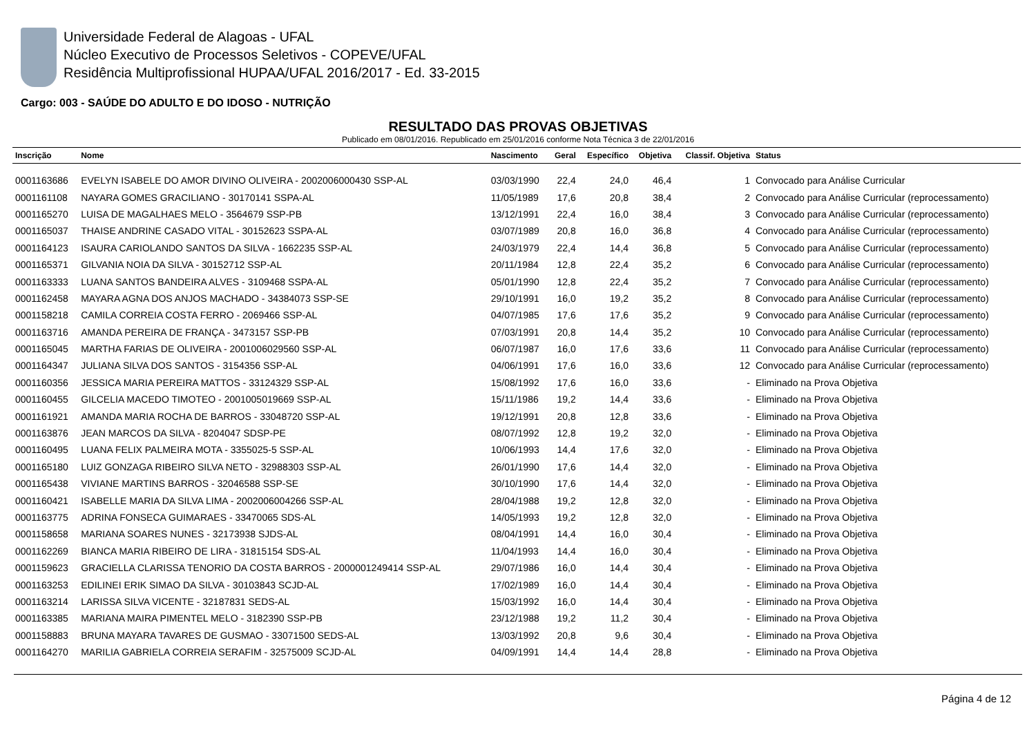Universidade Federal de Alagoas - UFAL
Núcleo Executivo de Processos Seletivos - COPEVE/UFAL
Residência Multiprofissional HUPAA/UFAL 2016/2017 - Ed. 33-2015
Cargo: 003 - SAÚDE DO ADULTO E DO IDOSO - NUTRIÇÃO
RESULTADO DAS PROVAS OBJETIVAS
Publicado em 08/01/2016. Republicado em 25/01/2016 conforme Nota Técnica 3 de 22/01/2016
| Inscrição | Nome | Nascimento | Geral | Específico | Objetiva | Classif. Objetiva | Status |
| --- | --- | --- | --- | --- | --- | --- | --- |
| 0001163686 | EVELYN ISABELE DO AMOR DIVINO OLIVEIRA - 2002006000430 SSP-AL | 03/03/1990 | 22,4 | 24,0 | 46,4 | 1 | Convocado para Análise Curricular |
| 0001161108 | NAYARA GOMES GRACILIANO - 30170141 SSPA-AL | 11/05/1989 | 17,6 | 20,8 | 38,4 | 2 | Convocado para Análise Curricular (reprocessamento) |
| 0001165270 | LUISA DE MAGALHAES MELO - 3564679 SSP-PB | 13/12/1991 | 22,4 | 16,0 | 38,4 | 3 | Convocado para Análise Curricular (reprocessamento) |
| 0001165037 | THAISE ANDRINE CASADO VITAL - 30152623 SSPA-AL | 03/07/1989 | 20,8 | 16,0 | 36,8 | 4 | Convocado para Análise Curricular (reprocessamento) |
| 0001164123 | ISAURA CARIOLANDO SANTOS DA SILVA - 1662235 SSP-AL | 24/03/1979 | 22,4 | 14,4 | 36,8 | 5 | Convocado para Análise Curricular (reprocessamento) |
| 0001165371 | GILVANIA NOIA DA SILVA - 30152712 SSP-AL | 20/11/1984 | 12,8 | 22,4 | 35,2 | 6 | Convocado para Análise Curricular (reprocessamento) |
| 0001163333 | LUANA SANTOS BANDEIRA ALVES - 3109468 SSPA-AL | 05/01/1990 | 12,8 | 22,4 | 35,2 | 7 | Convocado para Análise Curricular (reprocessamento) |
| 0001162458 | MAYARA AGNA DOS ANJOS MACHADO - 34384073 SSP-SE | 29/10/1991 | 16,0 | 19,2 | 35,2 | 8 | Convocado para Análise Curricular (reprocessamento) |
| 0001158218 | CAMILA CORREIA COSTA FERRO - 2069466 SSP-AL | 04/07/1985 | 17,6 | 17,6 | 35,2 | 9 | Convocado para Análise Curricular (reprocessamento) |
| 0001163716 | AMANDA PEREIRA DE FRANÇA - 3473157 SSP-PB | 07/03/1991 | 20,8 | 14,4 | 35,2 | 10 | Convocado para Análise Curricular (reprocessamento) |
| 0001165045 | MARTHA FARIAS DE OLIVEIRA - 2001006029560 SSP-AL | 06/07/1987 | 16,0 | 17,6 | 33,6 | 11 | Convocado para Análise Curricular (reprocessamento) |
| 0001164347 | JULIANA SILVA DOS SANTOS - 3154356 SSP-AL | 04/06/1991 | 17,6 | 16,0 | 33,6 | 12 | Convocado para Análise Curricular (reprocessamento) |
| 0001160356 | JESSICA MARIA PEREIRA MATTOS - 33124329 SSP-AL | 15/08/1992 | 17,6 | 16,0 | 33,6 | - | Eliminado na Prova Objetiva |
| 0001160455 | GILCELIA MACEDO TIMOTEO - 2001005019669 SSP-AL | 15/11/1986 | 19,2 | 14,4 | 33,6 | - | Eliminado na Prova Objetiva |
| 0001161921 | AMANDA MARIA ROCHA DE BARROS - 33048720 SSP-AL | 19/12/1991 | 20,8 | 12,8 | 33,6 | - | Eliminado na Prova Objetiva |
| 0001163876 | JEAN MARCOS DA SILVA - 8204047 SDSP-PE | 08/07/1992 | 12,8 | 19,2 | 32,0 | - | Eliminado na Prova Objetiva |
| 0001160495 | LUANA FELIX PALMEIRA MOTA - 3355025-5 SSP-AL | 10/06/1993 | 14,4 | 17,6 | 32,0 | - | Eliminado na Prova Objetiva |
| 0001165180 | LUIZ GONZAGA RIBEIRO SILVA NETO - 32988303 SSP-AL | 26/01/1990 | 17,6 | 14,4 | 32,0 | - | Eliminado na Prova Objetiva |
| 0001165438 | VIVIANE MARTINS BARROS - 32046588 SSP-SE | 30/10/1990 | 17,6 | 14,4 | 32,0 | - | Eliminado na Prova Objetiva |
| 0001160421 | ISABELLE MARIA DA SILVA LIMA - 2002006004266 SSP-AL | 28/04/1988 | 19,2 | 12,8 | 32,0 | - | Eliminado na Prova Objetiva |
| 0001163775 | ADRINA FONSECA GUIMARAES - 33470065 SDS-AL | 14/05/1993 | 19,2 | 12,8 | 32,0 | - | Eliminado na Prova Objetiva |
| 0001158658 | MARIANA SOARES NUNES - 32173938 SJDS-AL | 08/04/1991 | 14,4 | 16,0 | 30,4 | - | Eliminado na Prova Objetiva |
| 0001162269 | BIANCA MARIA RIBEIRO DE LIRA - 31815154 SDS-AL | 11/04/1993 | 14,4 | 16,0 | 30,4 | - | Eliminado na Prova Objetiva |
| 0001159623 | GRACIELLA CLARISSA TENORIO DA COSTA BARROS - 2000001249414 SSP-AL | 29/07/1986 | 16,0 | 14,4 | 30,4 | - | Eliminado na Prova Objetiva |
| 0001163253 | EDILINEI ERIK SIMAO DA SILVA - 30103843 SCJD-AL | 17/02/1989 | 16,0 | 14,4 | 30,4 | - | Eliminado na Prova Objetiva |
| 0001163214 | LARISSA SILVA VICENTE - 32187831 SEDS-AL | 15/03/1992 | 16,0 | 14,4 | 30,4 | - | Eliminado na Prova Objetiva |
| 0001163385 | MARIANA MAIRA PIMENTEL MELO - 3182390 SSP-PB | 23/12/1988 | 19,2 | 11,2 | 30,4 | - | Eliminado na Prova Objetiva |
| 0001158883 | BRUNA MAYARA TAVARES DE GUSMAO - 33071500 SEDS-AL | 13/03/1992 | 20,8 | 9,6 | 30,4 | - | Eliminado na Prova Objetiva |
| 0001164270 | MARILIA GABRIELA CORREIA SERAFIM - 32575009 SCJD-AL | 04/09/1991 | 14,4 | 14,4 | 28,8 | - | Eliminado na Prova Objetiva |
Página 4 de 12